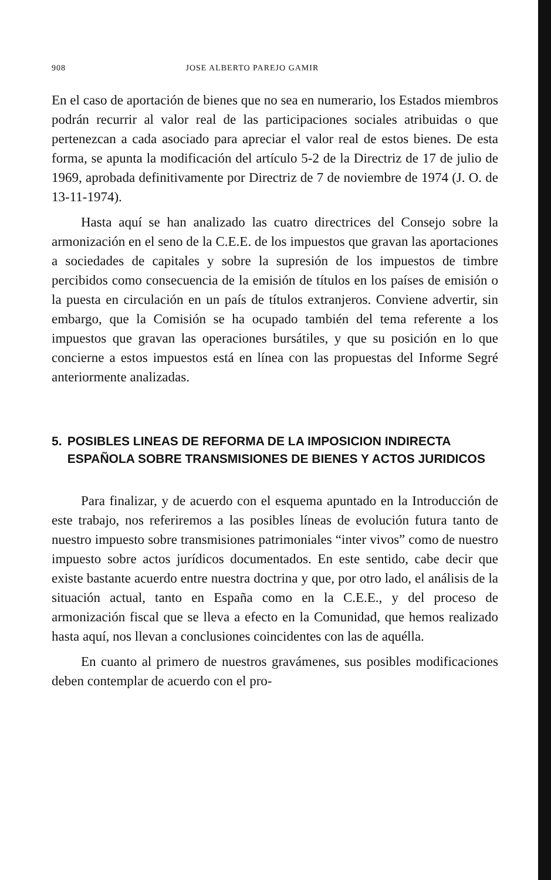908 JOSE ALBERTO PAREJO GAMIR
En el caso de aportación de bienes que no sea en numerario, los Estados miembros podrán recurrir al valor real de las participaciones sociales atribuidas o que pertenezcan a cada asociado para apreciar el valor real de estos bienes. De esta forma, se apunta la modificación del artículo 5-2 de la Directriz de 17 de julio de 1969, aprobada definitivamente por Directriz de 7 de noviembre de 1974 (J. O. de 13-11-1974).
Hasta aquí se han analizado las cuatro directrices del Consejo sobre la armonización en el seno de la C.E.E. de los impuestos que gravan las aportaciones a sociedades de capitales y sobre la supresión de los impuestos de timbre percibidos como consecuencia de la emisión de títulos en los países de emisión o la puesta en circulación en un país de títulos extranjeros. Conviene advertir, sin embargo, que la Comisión se ha ocupado también del tema referente a los impuestos que gravan las operaciones bursátiles, y que su posición en lo que concierne a estos impuestos está en línea con las propuestas del Informe Segré anteriormente analizadas.
5. POSIBLES LINEAS DE REFORMA DE LA IMPOSICION INDIRECTA ESPAÑOLA SOBRE TRANSMISIONES DE BIENES Y ACTOS JURIDICOS
Para finalizar, y de acuerdo con el esquema apuntado en la Introducción de este trabajo, nos referiremos a las posibles líneas de evolución futura tanto de nuestro impuesto sobre transmisiones patrimoniales “inter vivos” como de nuestro impuesto sobre actos jurídicos documentados. En este sentido, cabe decir que existe bastante acuerdo entre nuestra doctrina y que, por otro lado, el análisis de la situación actual, tanto en España como en la C.E.E., y del proceso de armonización fiscal que se lleva a efecto en la Comunidad, que hemos realizado hasta aquí, nos llevan a conclusiones coincidentes con las de aquélla.
En cuanto al primero de nuestros gravámenes, sus posibles modificaciones deben contemplar de acuerdo con el pro-